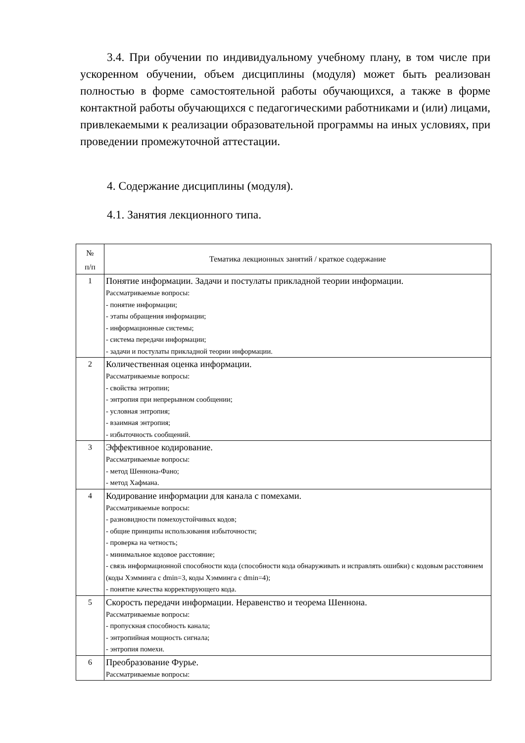3.4. При обучении по индивидуальному учебному плану, в том числе при ускоренном обучении, объем дисциплины (модуля) может быть реализован полностью в форме самостоятельной работы обучающихся, а также в форме контактной работы обучающихся с педагогическими работниками и (или) лицами, привлекаемыми к реализации образовательной программы на иных условиях, при проведении промежуточной аттестации.
4. Содержание дисциплины (модуля).
4.1. Занятия лекционного типа.
| № п/п | Тематика лекционных занятий / краткое содержание |
| 1 | Понятие информации. Задачи и постулаты прикладной теории информации. Рассматриваемые вопросы: - понятие информации; - этапы обращения информации; - информационные системы; - система передачи информации; - задачи и постулаты прикладной теории информации. |
| 2 | Количественная оценка информации. Рассматриваемые вопросы: - свойства энтропии; - энтропия при непрерывном сообщении; - условная энтропия; - взаимная энтропия; - избыточность сообщений. |
| 3 | Эффективное кодирование. Рассматриваемые вопросы: - метод Шеннона-Фано; - метод Хафмана. |
| 4 | Кодирование информации для канала с помехами. Рассматриваемые вопросы: - разновидности помехоустойчивых кодов; - общие принципы использования избыточности; - проверка на четность; - минимальное кодовое расстояние; - связь информационной способности кода (способности кода обнаруживать и исправлять ошибки) с кодовым расстоянием (коды Хэмминга с dmin=3, коды Хэмминга с dmin=4); - понятие качества корректирующего кода. |
| 5 | Скорость передачи информации. Неравенство и теорема Шеннона. Рассматриваемые вопросы: - пропускная способность канала; - энтропийная мощность сигнала; - энтропия помехи. |
| 6 | Преобразование Фурье. Рассматриваемые вопросы: |